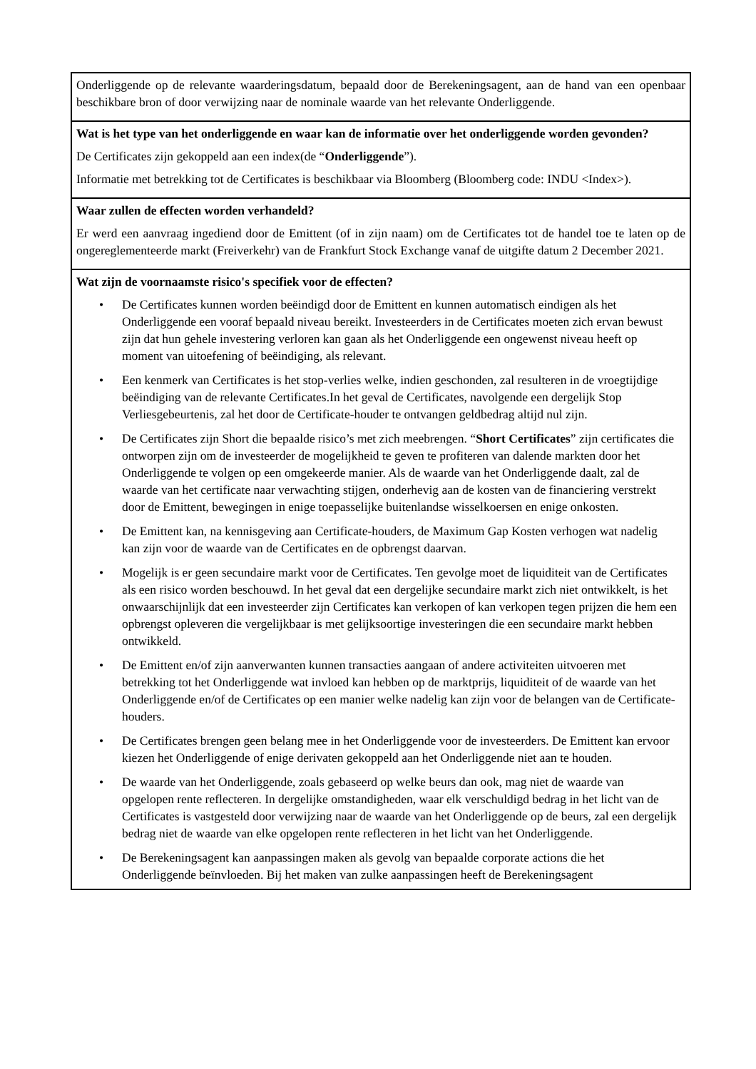Onderliggende op de relevante waarderingsdatum, bepaald door de Berekeningsagent, aan de hand van een openbaar beschikbare bron of door verwijzing naar de nominale waarde van het relevante Onderliggende.
Wat is het type van het onderliggende en waar kan de informatie over het onderliggende worden gevonden?
De Certificates zijn gekoppeld aan een index(de “Onderliggende”).
Informatie met betrekking tot de Certificates is beschikbaar via Bloomberg (Bloomberg code: INDU <Index>).
Waar zullen de effecten worden verhandeld?
Er werd een aanvraag ingediend door de Emittent (of in zijn naam) om de Certificates tot de handel toe te laten op de ongereglementeerde markt (Freiverkehr) van de Frankfurt Stock Exchange vanaf de uitgifte datum 2 December 2021.
Wat zijn de voornaamste risico's specifiek voor de effecten?
• De Certificates kunnen worden beëindigd door de Emittent en kunnen automatisch eindigen als het Onderliggende een vooraf bepaald niveau bereikt. Investeerders in de Certificates moeten zich ervan bewust zijn dat hun gehele investering verloren kan gaan als het Onderliggende een ongewenst niveau heeft op moment van uitoefening of beëindiging, als relevant.
• Een kenmerk van Certificates is het stop-verlies welke, indien geschonden, zal resulteren in de vroegtijdige beëindiging van de relevante Certificates.In het geval de Certificates, navolgende een dergelijk Stop Verliesgebeurtenis, zal het door de Certificate-houder te ontvangen geldbedrag altijd nul zijn.
• De Certificates zijn Short die bepaalde risico’s met zich meebrengen. “Short Certificates” zijn certificates die ontworpen zijn om de investeerder de mogelijkheid te geven te profiteren van dalende markten door het Onderliggende te volgen op een omgekeerde manier. Als de waarde van het Onderliggende daalt, zal de waarde van het certificate naar verwachting stijgen, onderhevig aan de kosten van de financiering verstrekt door de Emittent, bewegingen in enige toepasselijke buitenlandse wisselkoersen en enige onkosten.
• De Emittent kan, na kennisgeving aan Certificate-houders, de Maximum Gap Kosten verhogen wat nadelig kan zijn voor de waarde van de Certificates en de opbrengst daarvan.
• Mogelijk is er geen secundaire markt voor de Certificates. Ten gevolge moet de liquiditeit van de Certificates als een risico worden beschouwd. In het geval dat een dergelijke secundaire markt zich niet ontwikkelt, is het onwaarschijnlijk dat een investeerder zijn Certificates kan verkopen of kan verkopen tegen prijzen die hem een opbrengst opleveren die vergelijkbaar is met gelijksoortige investeringen die een secundaire markt hebben ontwikkeld.
• De Emittent en/of zijn aanverwanten kunnen transacties aangaan of andere activiteiten uitvoeren met betrekking tot het Onderliggende wat invloed kan hebben op de marktprijs, liquiditeit of de waarde van het Onderliggende en/of de Certificates op een manier welke nadelig kan zijn voor de belangen van de Certificate-houders.
• De Certificates brengen geen belang mee in het Onderliggende voor de investeerders. De Emittent kan ervoor kiezen het Onderliggende of enige derivaten gekoppeld aan het Onderliggende niet aan te houden.
• De waarde van het Onderliggende, zoals gebaseerd op welke beurs dan ook, mag niet de waarde van opgelopen rente reflecteren. In dergelijke omstandigheden, waar elk verschuldigd bedrag in het licht van de Certificates is vastgesteld door verwijzing naar de waarde van het Onderliggende op de beurs, zal een dergelijk bedrag niet de waarde van elke opgelopen rente reflecteren in het licht van het Onderliggende.
• De Berekeningsagent kan aanpassingen maken als gevolg van bepaalde corporate actions die het Onderliggende beïnvloeden. Bij het maken van zulke aanpassingen heeft de Berekeningsagent